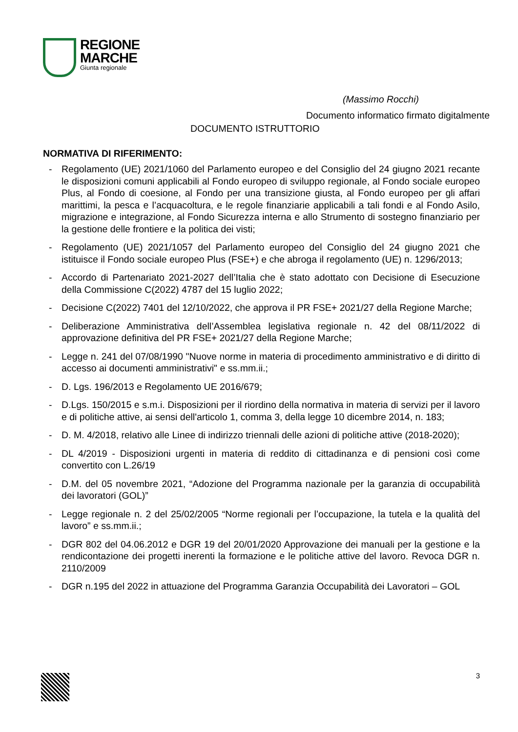REGIONE
MARCHE
Giunta regionale
(Massimo Rocchi)
Documento informatico firmato digitalmente
DOCUMENTO ISTRUTTORIO
NORMATIVA DI RIFERIMENTO:
- Regolamento (UE) 2021/1060 del Parlamento europeo e del Consiglio del 24 giugno 2021 recante le disposizioni comuni applicabili al Fondo europeo di sviluppo regionale, al Fondo sociale europeo Plus, al Fondo di coesione, al Fondo per una transizione giusta, al Fondo europeo per gli affari marittimi, la pesca e l’acquacoltura, e le regole finanziarie applicabili a tali fondi e al Fondo Asilo, migrazione e integrazione, al Fondo Sicurezza interna e allo Strumento di sostegno finanziario per la gestione delle frontiere e la politica dei visti;
- Regolamento (UE) 2021/1057 del Parlamento europeo del Consiglio del 24 giugno 2021 che istituisce il Fondo sociale europeo Plus (FSE+) e che abroga il regolamento (UE) n. 1296/2013;
- Accordo di Partenariato 2021-2027 dell’Italia che è stato adottato con Decisione di Esecuzione della Commissione C(2022) 4787 del 15 luglio 2022;
- Decisione C(2022) 7401 del 12/10/2022, che approva il PR FSE+ 2021/27 della Regione Marche;
- Deliberazione Amministrativa dell’Assemblea legislativa regionale n. 42 del 08/11/2022 di approvazione definitiva del PR FSE+ 2021/27 della Regione Marche;
- Legge n. 241 del 07/08/1990 "Nuove norme in materia di procedimento amministrativo e di diritto di accesso ai documenti amministrativi" e ss.mm.ii.;
- D. Lgs. 196/2013 e Regolamento UE 2016/679;
- D.Lgs. 150/2015 e s.m.i. Disposizioni per il riordino della normativa in materia di servizi per il lavoro e di politiche attive, ai sensi dell'articolo 1, comma 3, della legge 10 dicembre 2014, n. 183;
- D. M. 4/2018, relativo alle Linee di indirizzo triennali delle azioni di politiche attive (2018-2020);
- DL 4/2019 - Disposizioni urgenti in materia di reddito di cittadinanza e di pensioni così come convertito con L.26/19
- D.M. del 05 novembre 2021, “Adozione del Programma nazionale per la garanzia di occupabilità dei lavoratori (GOL)”
- Legge regionale n. 2 del 25/02/2005 “Norme regionali per l’occupazione, la tutela e la qualità del lavoro” e ss.mm.ii.;
- DGR 802 del 04.06.2012 e DGR 19 del 20/01/2020 Approvazione dei manuali per la gestione e la rendicontazione dei progetti inerenti la formazione e le politiche attive del lavoro. Revoca DGR n. 2110/2009
- DGR n.195 del 2022 in attuazione del Programma Garanzia Occupabilità dei Lavoratori – GOL
3